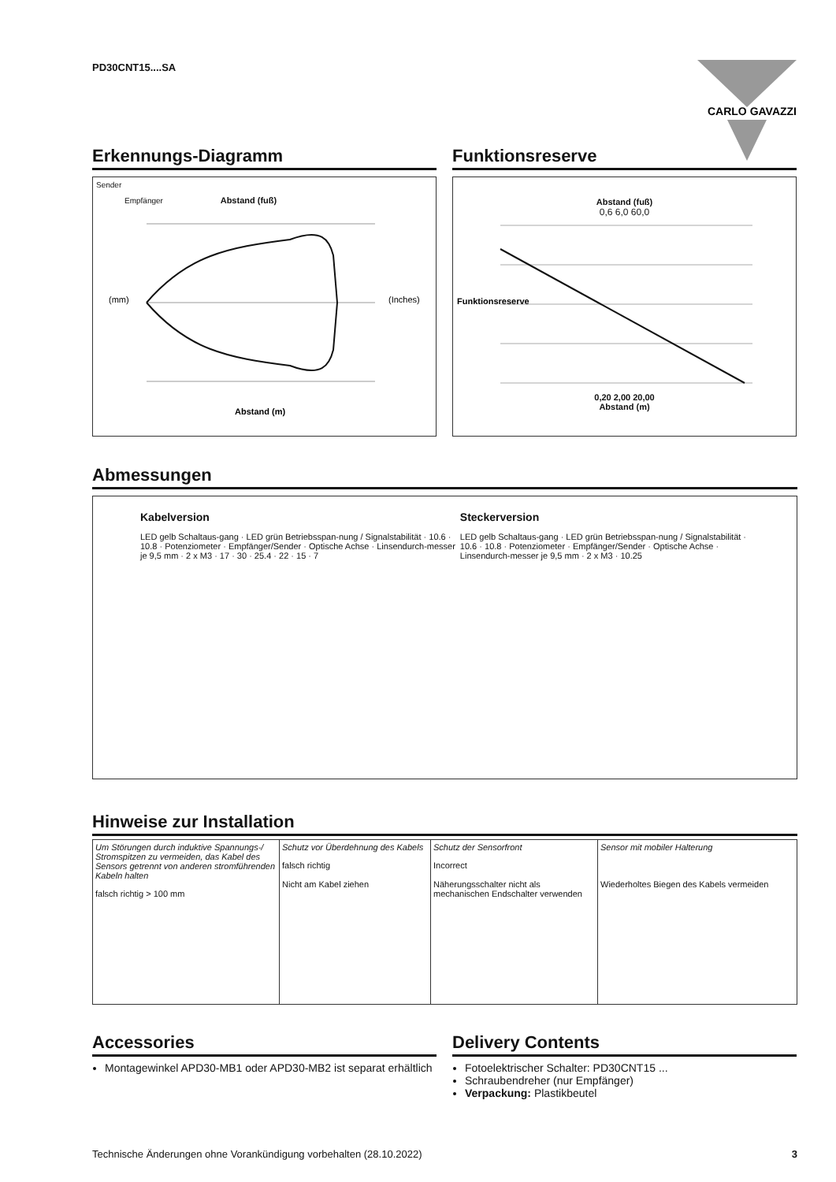PD30CNT15....SA
CARLO GAVAZZI
Erkennungs-Diagramm
Sender
Empfänger Abstand (fuß)
(mm)
(Inches)
Abstand (m)
Funktionsreserve
Abstand (fuß)
0,6 6,0 60,0
Funktionsreserve
0,20 2,00 20,00
Abstand (m)
Abmessungen
Kabelversion
LED gelb Schaltaus-gang · LED grün Betriebsspan-nung / Signalstabilität · 10.6 · 10.8 · Potenziometer · Empfänger/Sender · Optische Achse · Linsendurch-messer je 9,5 mm · 2 x M3 · 17 · 30 · 25.4 · 22 · 15 · 7
Steckerversion
LED gelb Schaltaus-gang · LED grün Betriebsspan-nung / Signalstabilität · 10.6 · 10.8 · Potenziometer · Empfänger/Sender · Optische Achse · Linsendurch-messer je 9,5 mm · 2 x M3 · 10.25
Hinweise zur Installation
Um Störungen durch induktive Spannungs-/ Stromspitzen zu vermeiden, das Kabel des Sensors getrennt von anderen stromführenden Kabeln halten
falsch richtig > 100 mm
Schutz vor Überdehnung des Kabels
falsch richtig
Nicht am Kabel ziehen
Schutz der Sensorfront
Incorrect
Näherungsschalter nicht als mechanischen Endschalter verwenden
Sensor mit mobiler Halterung
Wiederholtes Biegen des Kabels vermeiden
Accessories
Montagewinkel APD30-MB1 oder APD30-MB2 ist separat erhältlich
Delivery Contents
Fotoelektrischer Schalter: PD30CNT15 ...
Schraubendreher (nur Empfänger)
Verpackung: Plastikbeutel
Technische Änderungen ohne Vorankündigung vorbehalten (28.10.2022) 3